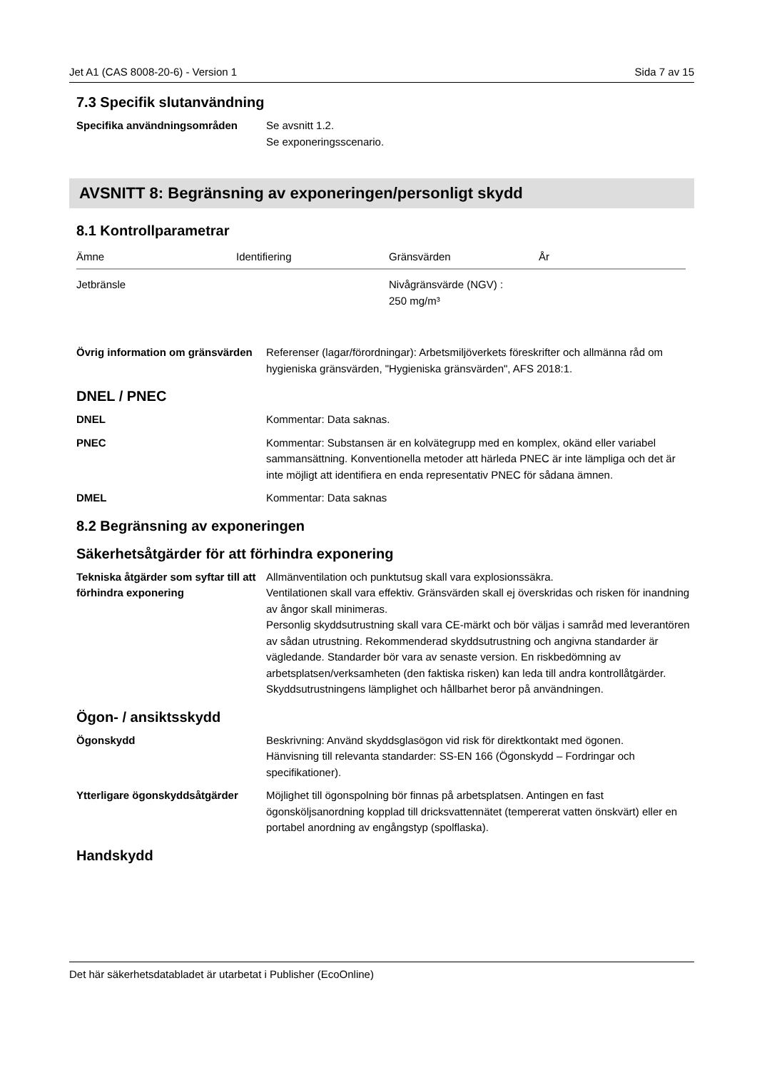Jet A1 (CAS 8008-20-6) - Version 1 Sida 7 av 15
7.3 Specifik slutanvändning
Specifika användningsområden Se avsnitt 1.2.
Se exponeringsscenario.
AVSNITT 8: Begränsning av exponeringen/personligt skydd
8.1 Kontrollparametrar
| Ämne | Identifiering | Gränsvärden | År |
| --- | --- | --- | --- |
| Jetbränsle | | Nivågränsvärde (NGV) : 250 mg/m³ | |
Övrig information om gränsvärden
Referenser (lagar/förordningar): Arbetsmiljöverkets föreskrifter och allmänna råd om hygieniska gränsvärden, "Hygieniska gränsvärden", AFS 2018:1.
DNEL / PNEC
DNEL Kommentar: Data saknas.
PNEC Kommentar: Substansen är en kolvätegrupp med en komplex, okänd eller variabel sammansättning. Konventionella metoder att härleda PNEC är inte lämpliga och det är inte möjligt att identifiera en enda representativ PNEC för sådana ämnen.
DMEL Kommentar: Data saknas
8.2 Begränsning av exponeringen
Säkerhetsåtgärder för att förhindra exponering
Tekniska åtgärder som syftar till att förhindra exponering
Allmänventilation och punktutsug skall vara explosionssäkra.
Ventilationen skall vara effektiv. Gränsvärden skall ej överskridas och risken för inandning av ångor skall minimeras.
Personlig skyddsutrustning skall vara CE-märkt och bör väljas i samråd med leverantören av sådan utrustning. Rekommenderad skyddsutrustning och angivna standarder är vägledande. Standarder bör vara av senaste version. En riskbedömning av arbetsplatsen/verksamheten (den faktiska risken) kan leda till andra kontrollåtgärder. Skyddsutrustningens lämplighet och hållbarhet beror på användningen.
Ögon- / ansiktsskydd
Ögonskydd Beskrivning: Använd skyddsglasögon vid risk för direktkontakt med ögonen.
Hänvisning till relevanta standarder: SS-EN 166 (Ögonskydd – Fordringar och specifikationer).
Ytterligare ögonskyddsåtgärder
Möjlighet till ögonspolning bör finnas på arbetsplatsen. Antingen en fast ögonsköljsanordning kopplad till dricksvattennätet (tempererat vatten önskvärt) eller en portabel anordning av engångstyp (spolflaska).
Handskydd
Det här säkerhetsdatabladet är utarbetat i Publisher (EcoOnline)